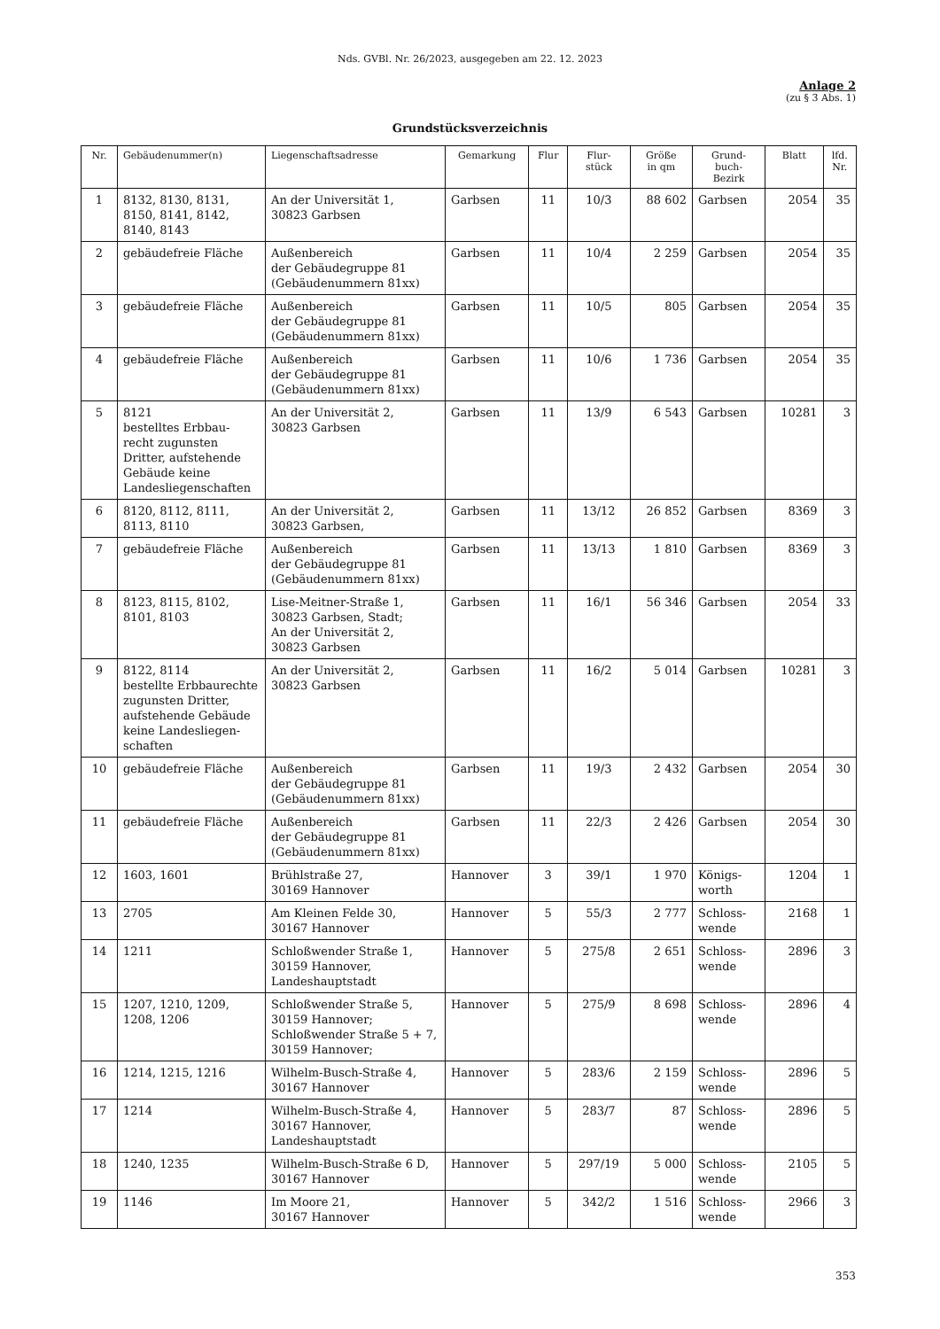Nds. GVBl. Nr. 26/2023, ausgegeben am 22. 12. 2023
Anlage 2
(zu § 3 Abs. 1)
Grundstücksverzeichnis
| Nr. | Gebäudenummer(n) | Liegenschaftsadresse | Gemarkung | Flur | Flur- stück | Größe in qm | Grund- buch- Bezirk | Blatt | lfd. Nr. |
| --- | --- | --- | --- | --- | --- | --- | --- | --- | --- |
| 1 | 8132, 8130, 8131, 8150, 8141, 8142, 8140, 8143 | An der Universität 1, 30823 Garbsen | Garbsen | 11 | 10/3 | 88 602 | Garbsen | 2054 | 35 |
| 2 | gebäudefreie Fläche | Außenbereich der Gebäudegruppe 81 (Gebäudenummern 81xx) | Garbsen | 11 | 10/4 | 2 259 | Garbsen | 2054 | 35 |
| 3 | gebäudefreie Fläche | Außenbereich der Gebäudegruppe 81 (Gebäudenummern 81xx) | Garbsen | 11 | 10/5 | 805 | Garbsen | 2054 | 35 |
| 4 | gebäudefreie Fläche | Außenbereich der Gebäudegruppe 81 (Gebäudenummern 81xx) | Garbsen | 11 | 10/6 | 1 736 | Garbsen | 2054 | 35 |
| 5 | 8121 bestelltes Erbbau-recht zugunsten Dritter, aufstehende Gebäude keine Landesliegenschaften | An der Universität 2, 30823 Garbsen | Garbsen | 11 | 13/9 | 6 543 | Garbsen | 10281 | 3 |
| 6 | 8120, 8112, 8111, 8113, 8110 | An der Universität 2, 30823 Garbsen, | Garbsen | 11 | 13/12 | 26 852 | Garbsen | 8369 | 3 |
| 7 | gebäudefreie Fläche | Außenbereich der Gebäudegruppe 81 (Gebäudenummern 81xx) | Garbsen | 11 | 13/13 | 1 810 | Garbsen | 8369 | 3 |
| 8 | 8123, 8115, 8102, 8101, 8103 | Lise-Meitner-Straße 1, 30823 Garbsen, Stadt; An der Universität 2, 30823 Garbsen | Garbsen | 11 | 16/1 | 56 346 | Garbsen | 2054 | 33 |
| 9 | 8122, 8114 bestellte Erbbaurechte zugunsten Dritter, aufstehende Gebäude keine Landesliegen-schaften | An der Universität 2, 30823 Garbsen | Garbsen | 11 | 16/2 | 5 014 | Garbsen | 10281 | 3 |
| 10 | gebäudefreie Fläche | Außenbereich der Gebäudegruppe 81 (Gebäudenummern 81xx) | Garbsen | 11 | 19/3 | 2 432 | Garbsen | 2054 | 30 |
| 11 | gebäudefreie Fläche | Außenbereich der Gebäudegruppe 81 (Gebäudenummern 81xx) | Garbsen | 11 | 22/3 | 2 426 | Garbsen | 2054 | 30 |
| 12 | 1603, 1601 | Brühlstraße 27, 30169 Hannover | Hannover | 3 | 39/1 | 1 970 | Königs- worth | 1204 | 1 |
| 13 | 2705 | Am Kleinen Felde 30, 30167 Hannover | Hannover | 5 | 55/3 | 2 777 | Schloss- wende | 2168 | 1 |
| 14 | 1211 | Schloßwender Straße 1, 30159 Hannover, Landeshauptstadt | Hannover | 5 | 275/8 | 2 651 | Schloss- wende | 2896 | 3 |
| 15 | 1207, 1210, 1209, 1208, 1206 | Schloßwender Straße 5, 30159 Hannover; Schloßwender Straße 5 + 7, 30159 Hannover; | Hannover | 5 | 275/9 | 8 698 | Schloss- wende | 2896 | 4 |
| 16 | 1214, 1215, 1216 | Wilhelm-Busch-Straße 4, 30167 Hannover | Hannover | 5 | 283/6 | 2 159 | Schloss- wende | 2896 | 5 |
| 17 | 1214 | Wilhelm-Busch-Straße 4, 30167 Hannover, Landeshauptstadt | Hannover | 5 | 283/7 | 87 | Schloss- wende | 2896 | 5 |
| 18 | 1240, 1235 | Wilhelm-Busch-Straße 6 D, 30167 Hannover | Hannover | 5 | 297/19 | 5 000 | Schloss- wende | 2105 | 5 |
| 19 | 1146 | Im Moore 21, 30167 Hannover | Hannover | 5 | 342/2 | 1 516 | Schloss- wende | 2966 | 3 |
353